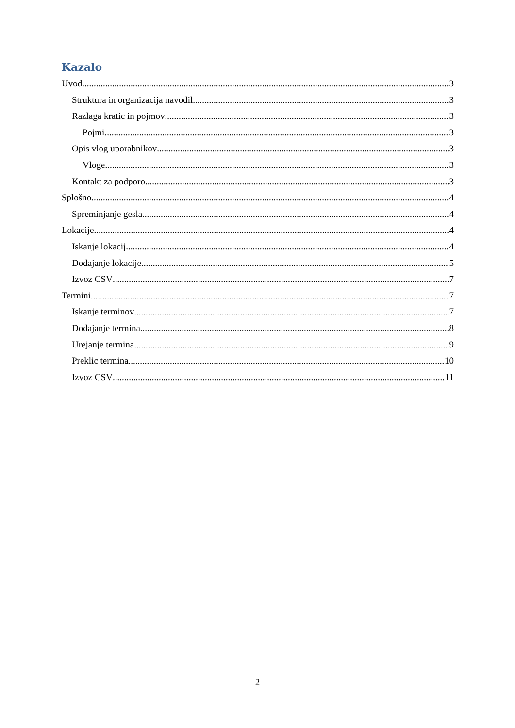Kazalo
Uvod 3
Struktura in organizacija navodil 3
Razlaga kratic in pojmov 3
Pojmi 3
Opis vlog uporabnikov 3
Vloge 3
Kontakt za podporo 3
Splošno 4
Spreminjanje gesla 4
Lokacije 4
Iskanje lokacij 4
Dodajanje lokacije 5
Izvoz CSV 7
Termini 7
Iskanje terminov 7
Dodajanje termina 8
Urejanje termina 9
Preklic termina 10
Izvoz CSV 11
2